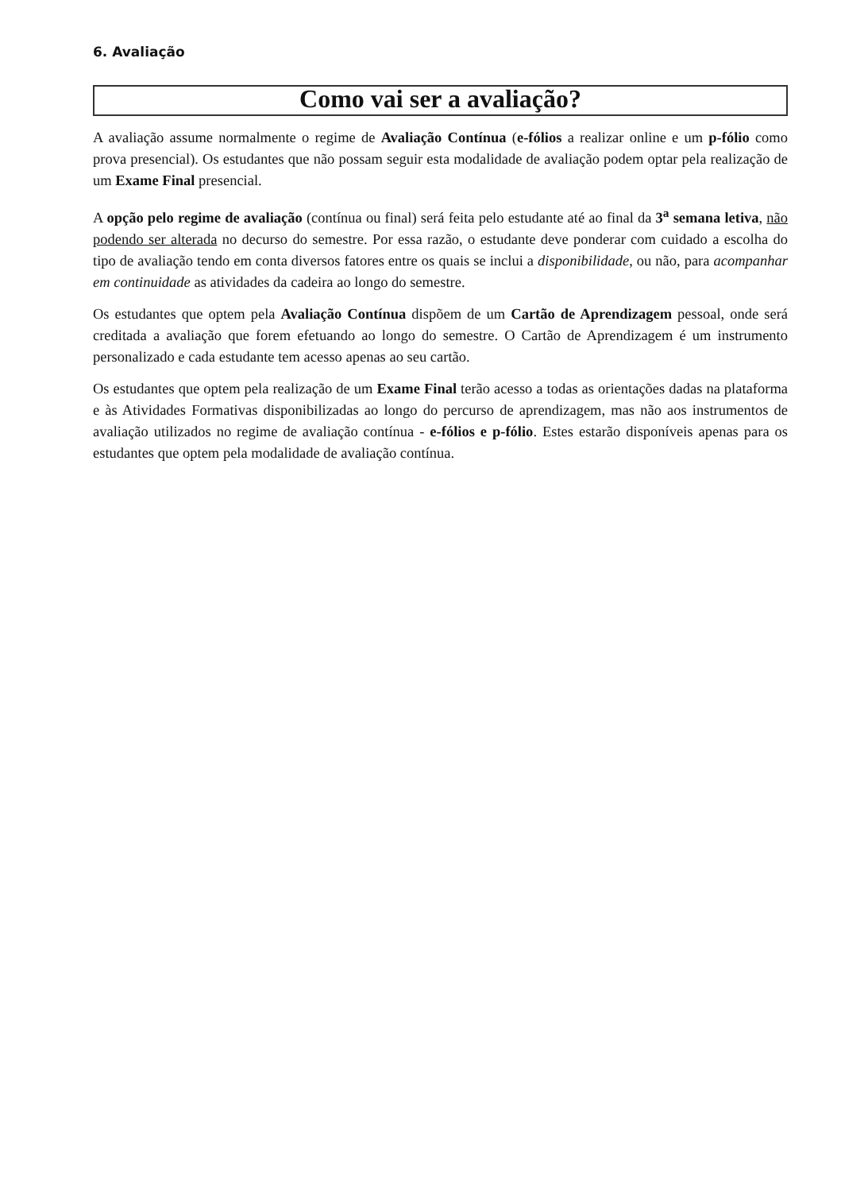6. Avaliação
Como vai ser a avaliação?
A avaliação assume normalmente o regime de Avaliação Contínua (e-fólios a realizar online e um p-fólio como prova presencial). Os estudantes que não possam seguir esta modalidade de avaliação podem optar pela realização de um Exame Final presencial.
A opção pelo regime de avaliação (contínua ou final) será feita pelo estudante até ao final da 3<sup>a</sup> semana letiva, não podendo ser alterada no decurso do semestre. Por essa razão, o estudante deve ponderar com cuidado a escolha do tipo de avaliação tendo em conta diversos fatores entre os quais se inclui a disponibilidade, ou não, para acompanhar em continuidade as atividades da cadeira ao longo do semestre.
Os estudantes que optem pela Avaliação Contínua dispõem de um Cartão de Aprendizagem pessoal, onde será creditada a avaliação que forem efetuando ao longo do semestre. O Cartão de Aprendizagem é um instrumento personalizado e cada estudante tem acesso apenas ao seu cartão.
Os estudantes que optem pela realização de um Exame Final terão acesso a todas as orientações dadas na plataforma e às Atividades Formativas disponibilizadas ao longo do percurso de aprendizagem, mas não aos instrumentos de avaliação utilizados no regime de avaliação contínua - e-fólios e p-fólio. Estes estarão disponíveis apenas para os estudantes que optem pela modalidade de avaliação contínua.